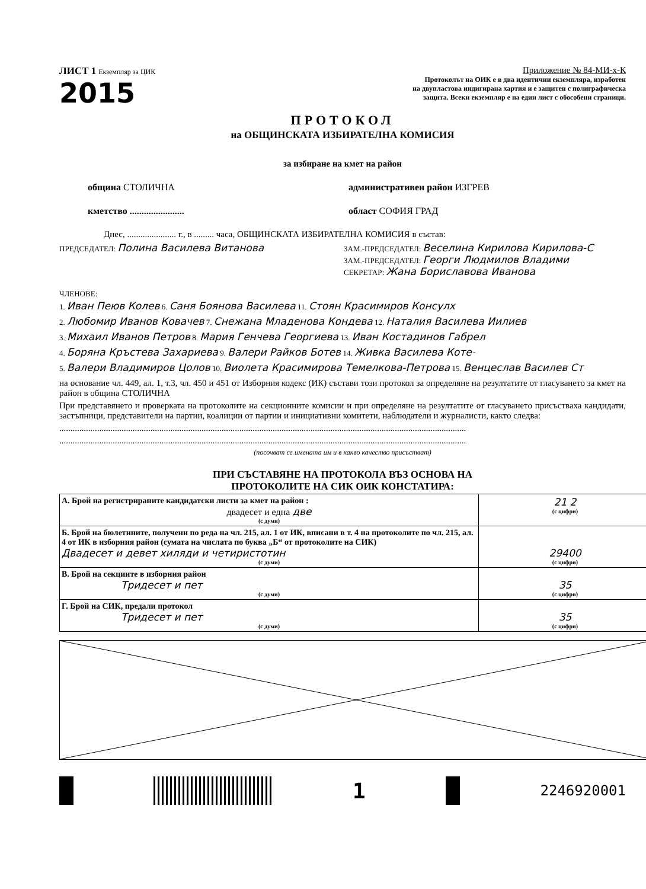ЛИСТ 1 Екземпляр за ЦИК
2015
Приложение № 84-МИ-х-К
Протоколът на ОИК е в два идентични екземпляра, изработен
на двупластова индигирана хартия и е защитен с полиграфическа
защита. Всеки екземпляр е на един лист с обособени страници.
ПРОТОКОЛ
на ОБЩИНСКАТА ИЗБИРАТЕЛНА КОМИСИЯ
за избиране на кмет на район
община СТОЛИЧНА административен район ИЗГРЕВ
кметство ....................... област СОФИЯ ГРАД
Днес, ...................... г., в ......... часа, ОБЩИНСКАТА ИЗБИРАТЕЛНА КОМИСИЯ в състав:
ПРЕДСЕДАТЕЛ: Полина Василева Витанова
ЗАМ.-ПРЕДСЕДАТЕЛ: Веселина Кирилова Кирилова-С
ЗАМ.-ПРЕДСЕДАТЕЛ: Георги Людмилов Владими
СЕКРЕТАР: Жана Бориславова Иванова
ЧЛЕНОВЕ:
1. Иван Пеюв Колев 6. Саня Боянова Василева 11. Стоян Красимиров Консулх
2. Любомир Иванов Ковачев 7. Снежана Младенова Кондева 12. Наталия Василева Иилиев
3. Михаил Иванов Петров 8. Мария Генчева Георгиева 13. Иван Костадинов Габрел
4. Боряна Кръстева Захариева 9. Валери Райков Ботев 14. Живка Василева Коте-
5. Валери Владимиров Цолов 10. Виолета Красимирова Темелкова-Петрова 15. Венцеслав Василев Ст
на основание чл. 449, ал. 1, т.3, чл. 450 и 451 от Изборния кодекс (ИК) състави този протокол за определяне на резултатите от гласуването за кмет на район в община СТОЛИЧНА
При представянето и проверката на протоколите на секционните комисии и при определяне на резултатите от гласуването присъстваха кандидати, застъпници, представители на партии, коалиции от партии и инициативни комитети, наблюдатели и журналисти, както следва:
.......................................................................................................................................................................................
.......................................................................................................................................................................................
(посочват се имената им и в какво качество присъстват)
ПРИ СЪСТАВЯНЕ НА ПРОТОКОЛА ВЪЗ ОСНОВА НА
ПРОТОКОЛИТЕ НА СИК ОИК КОНСТАТИРА:
| А. Брой на регистрираните кандидатски листи за кмет на район : двадесет и една две (с думи) | 21 2 (с цифри) |
| Б. Брой на бюлетините, получени по реда на чл. 215, ал. 1 от ИК, вписани в т. 4 на протоколите по чл. 215, ал. 4 от ИК в изборния район (сумата на числата по буква „Б“ от протоколите на СИК) Двадесет и девет хиляди и четиристотин (с думи) | 29400 (с цифри) |
| В. Брой на секциите в изборния район Тридесет и пет (с думи) | 35 (с цифри) |
| Г. Брой на СИК, предали протокол Тридесет и пет (с думи) | 35 (с цифри) |
1
2246920001